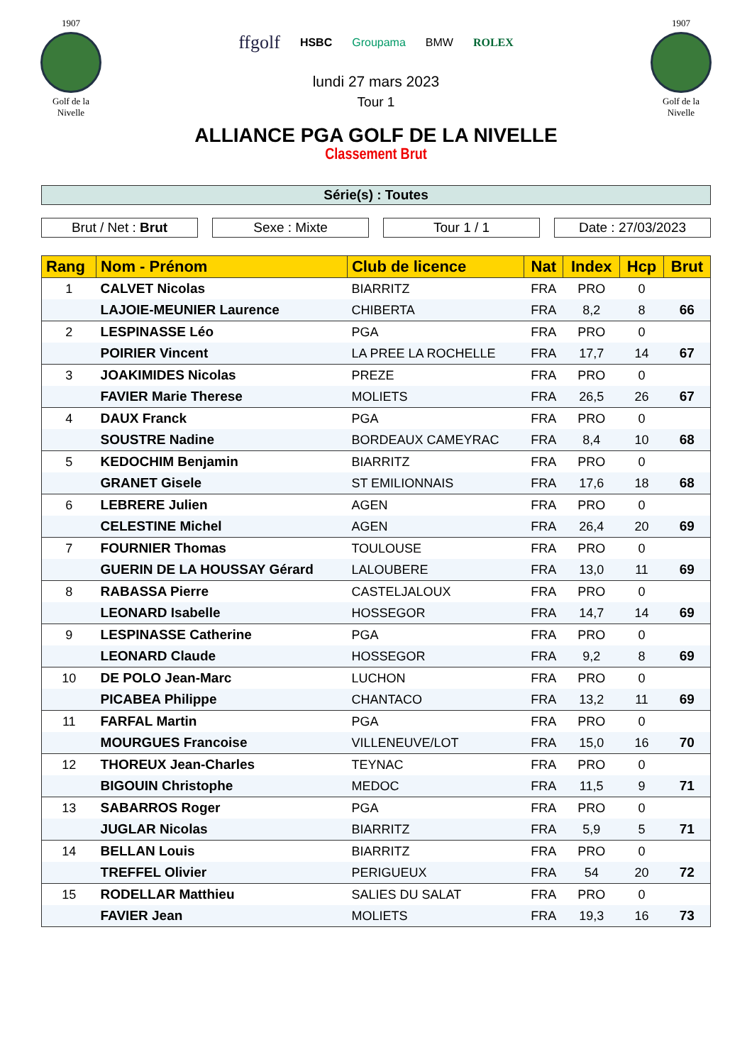1907
Golf de la Nivelle
ffgolf HSBC Groupama BMW ROLEX
lundi 27 mars 2023
Tour 1
1907
Golf de la Nivelle
ALLIANCE PGA GOLF DE LA NIVELLE
Classement Brut
Série(s) : Toutes
Brut / Net : Brut Sexe : Mixte Tour 1 / 1 Date : 27/03/2023
| Rang | Nom - Prénom | Club de licence | Nat | Index | Hcp | Brut |
| --- | --- | --- | --- | --- | --- | --- |
| 1 | CALVET Nicolas | BIARRITZ | FRA | PRO | 0 | |
| | LAJOIE-MEUNIER Laurence | CHIBERTA | FRA | 8,2 | 8 | 66 |
| 2 | LESPINASSE Léo | PGA | FRA | PRO | 0 | |
| | POIRIER Vincent | LA PREE LA ROCHELLE | FRA | 17,7 | 14 | 67 |
| 3 | JOAKIMIDES Nicolas | PREZE | FRA | PRO | 0 | |
| | FAVIER Marie Therese | MOLIETS | FRA | 26,5 | 26 | 67 |
| 4 | DAUX Franck | PGA | FRA | PRO | 0 | |
| | SOUSTRE Nadine | BORDEAUX CAMEYRAC | FRA | 8,4 | 10 | 68 |
| 5 | KEDOCHIM Benjamin | BIARRITZ | FRA | PRO | 0 | |
| | GRANET Gisele | ST EMILIONNAIS | FRA | 17,6 | 18 | 68 |
| 6 | LEBRERE Julien | AGEN | FRA | PRO | 0 | |
| | CELESTINE Michel | AGEN | FRA | 26,4 | 20 | 69 |
| 7 | FOURNIER Thomas | TOULOUSE | FRA | PRO | 0 | |
| | GUERIN DE LA HOUSSAY Gérard | LALOUBERE | FRA | 13,0 | 11 | 69 |
| 8 | RABASSA Pierre | CASTELJALOUX | FRA | PRO | 0 | |
| | LEONARD Isabelle | HOSSEGOR | FRA | 14,7 | 14 | 69 |
| 9 | LESPINASSE Catherine | PGA | FRA | PRO | 0 | |
| | LEONARD Claude | HOSSEGOR | FRA | 9,2 | 8 | 69 |
| 10 | DE POLO Jean-Marc | LUCHON | FRA | PRO | 0 | |
| | PICABEA Philippe | CHANTACO | FRA | 13,2 | 11 | 69 |
| 11 | FARFAL Martin | PGA | FRA | PRO | 0 | |
| | MOURGUES Francoise | VILLENEUVE/LOT | FRA | 15,0 | 16 | 70 |
| 12 | THOREUX Jean-Charles | TEYNAC | FRA | PRO | 0 | |
| | BIGOUIN Christophe | MEDOC | FRA | 11,5 | 9 | 71 |
| 13 | SABARROS Roger | PGA | FRA | PRO | 0 | |
| | JUGLAR Nicolas | BIARRITZ | FRA | 5,9 | 5 | 71 |
| 14 | BELLAN Louis | BIARRITZ | FRA | PRO | 0 | |
| | TREFFEL Olivier | PERIGUEUX | FRA | 54 | 20 | 72 |
| 15 | RODELLAR Matthieu | SALIES DU SALAT | FRA | PRO | 0 | |
| | FAVIER Jean | MOLIETS | FRA | 19,3 | 16 | 73 |